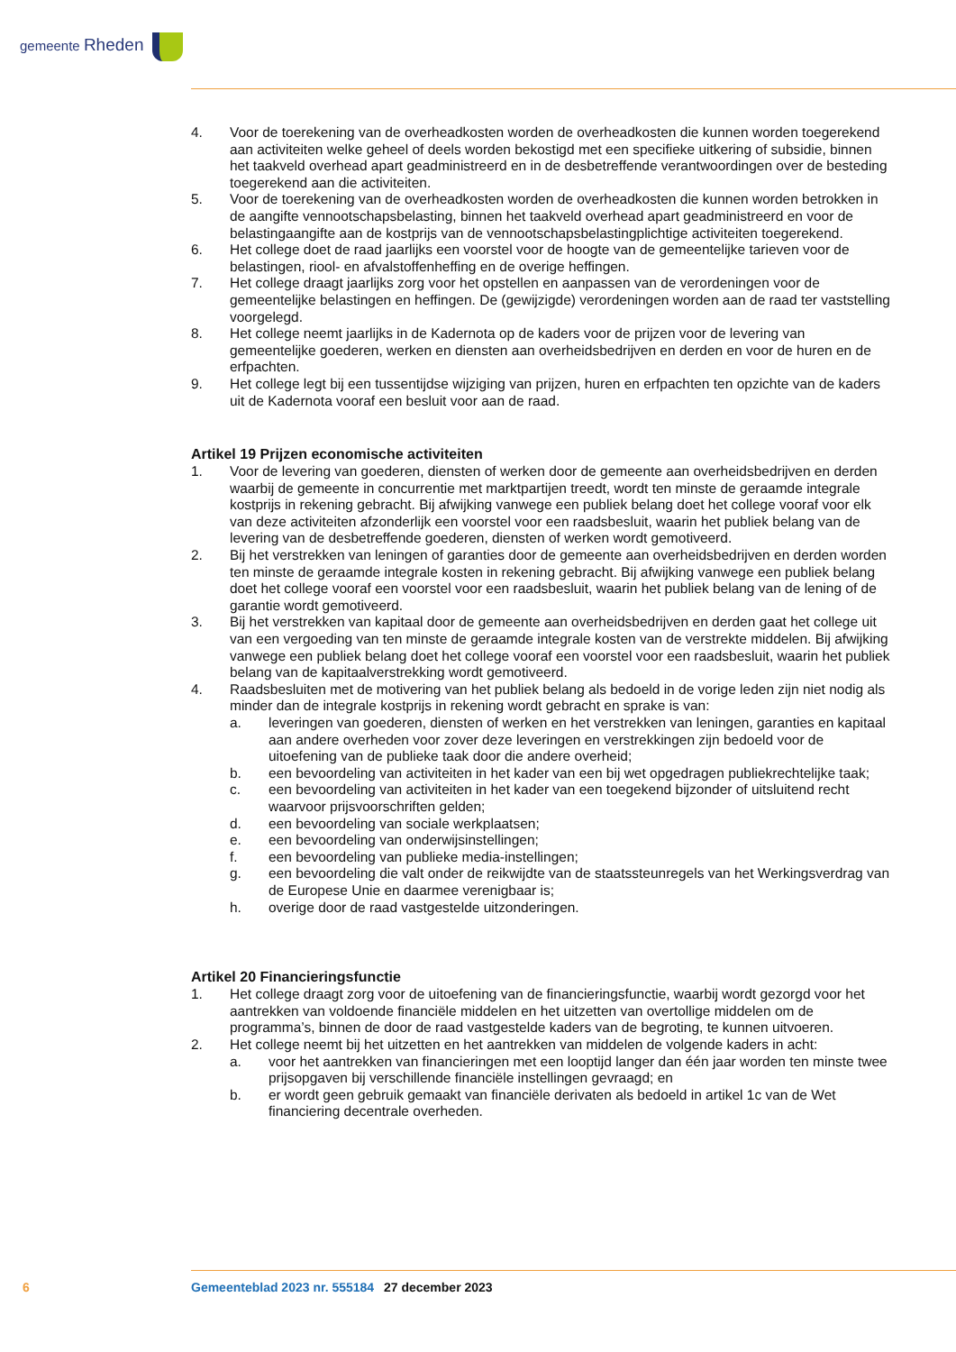gemeente Rheden
4. Voor de toerekening van de overheadkosten worden de overheadkosten die kunnen worden toegerekend aan activiteiten welke geheel of deels worden bekostigd met een specifieke uitkering of subsidie, binnen het taakveld overhead apart geadministreerd en in de desbetreffende verantwoordingen over de besteding toegerekend aan die activiteiten.
5. Voor de toerekening van de overheadkosten worden de overheadkosten die kunnen worden betrokken in de aangifte vennootschapsbelasting, binnen het taakveld overhead apart geadministreerd en voor de belastingaangifte aan de kostprijs van de vennootschapsbelastingplichtige activiteiten toegerekend.
6. Het college doet de raad jaarlijks een voorstel voor de hoogte van de gemeentelijke tarieven voor de belastingen, riool- en afvalstoffenheffing en de overige heffingen.
7. Het college draagt jaarlijks zorg voor het opstellen en aanpassen van de verordeningen voor de gemeentelijke belastingen en heffingen. De (gewijzigde) verordeningen worden aan de raad ter vaststelling voorgelegd.
8. Het college neemt jaarlijks in de Kadernota op de kaders voor de prijzen voor de levering van gemeentelijke goederen, werken en diensten aan overheidsbedrijven en derden en voor de huren en de erfpachten.
9. Het college legt bij een tussentijdse wijziging van prijzen, huren en erfpachten ten opzichte van de kaders uit de Kadernota vooraf een besluit voor aan de raad.
Artikel 19 Prijzen economische activiteiten
1. Voor de levering van goederen, diensten of werken door de gemeente aan overheidsbedrijven en derden waarbij de gemeente in concurrentie met marktpartijen treedt, wordt ten minste de geraamde integrale kostprijs in rekening gebracht. Bij afwijking vanwege een publiek belang doet het college vooraf voor elk van deze activiteiten afzonderlijk een voorstel voor een raadsbesluit, waarin het publiek belang van de levering van de desbetreffende goederen, diensten of werken wordt gemotiveerd.
2. Bij het verstrekken van leningen of garanties door de gemeente aan overheidsbedrijven en derden worden ten minste de geraamde integrale kosten in rekening gebracht. Bij afwijking vanwege een publiek belang doet het college vooraf een voorstel voor een raadsbesluit, waarin het publiek belang van de lening of de garantie wordt gemotiveerd.
3. Bij het verstrekken van kapitaal door de gemeente aan overheidsbedrijven en derden gaat het college uit van een vergoeding van ten minste de geraamde integrale kosten van de verstrekte middelen. Bij afwijking vanwege een publiek belang doet het college vooraf een voorstel voor een raadsbesluit, waarin het publiek belang van de kapitaalverstrekking wordt gemotiveerd.
4. Raadsbesluiten met de motivering van het publiek belang als bedoeld in de vorige leden zijn niet nodig als minder dan de integrale kostprijs in rekening wordt gebracht en sprake is van:
a. leveringen van goederen, diensten of werken en het verstrekken van leningen, garanties en kapitaal aan andere overheden voor zover deze leveringen en verstrekkingen zijn bedoeld voor de uitoefening van de publieke taak door die andere overheid;
b. een bevoordeling van activiteiten in het kader van een bij wet opgedragen publiekrechtelijke taak;
c. een bevoordeling van activiteiten in het kader van een toegekend bijzonder of uitsluitend recht waarvoor prijsvoorschriften gelden;
d. een bevoordeling van sociale werkplaatsen;
e. een bevoordeling van onderwijsinstellingen;
f. een bevoordeling van publieke media-instellingen;
g. een bevoordeling die valt onder de reikwijdte van de staatssteunregels van het Werkingsverdrag van de Europese Unie en daarmee verenigbaar is;
h. overige door de raad vastgestelde uitzonderingen.
Artikel 20 Financieringsfunctie
1. Het college draagt zorg voor de uitoefening van de financieringsfunctie, waarbij wordt gezorgd voor het aantrekken van voldoende financiële middelen en het uitzetten van overtollige middelen om de programma’s, binnen de door de raad vastgestelde kaders van de begroting, te kunnen uitvoeren.
2. Het college neemt bij het uitzetten en het aantrekken van middelen de volgende kaders in acht:
a. voor het aantrekken van financieringen met een looptijd langer dan één jaar worden ten minste twee prijsopgaven bij verschillende financiële instellingen gevraagd; en
b. er wordt geen gebruik gemaakt van financiële derivaten als bedoeld in artikel 1c van de Wet financiering decentrale overheden.
6 Gemeenteblad 2023 nr. 555184 27 december 2023